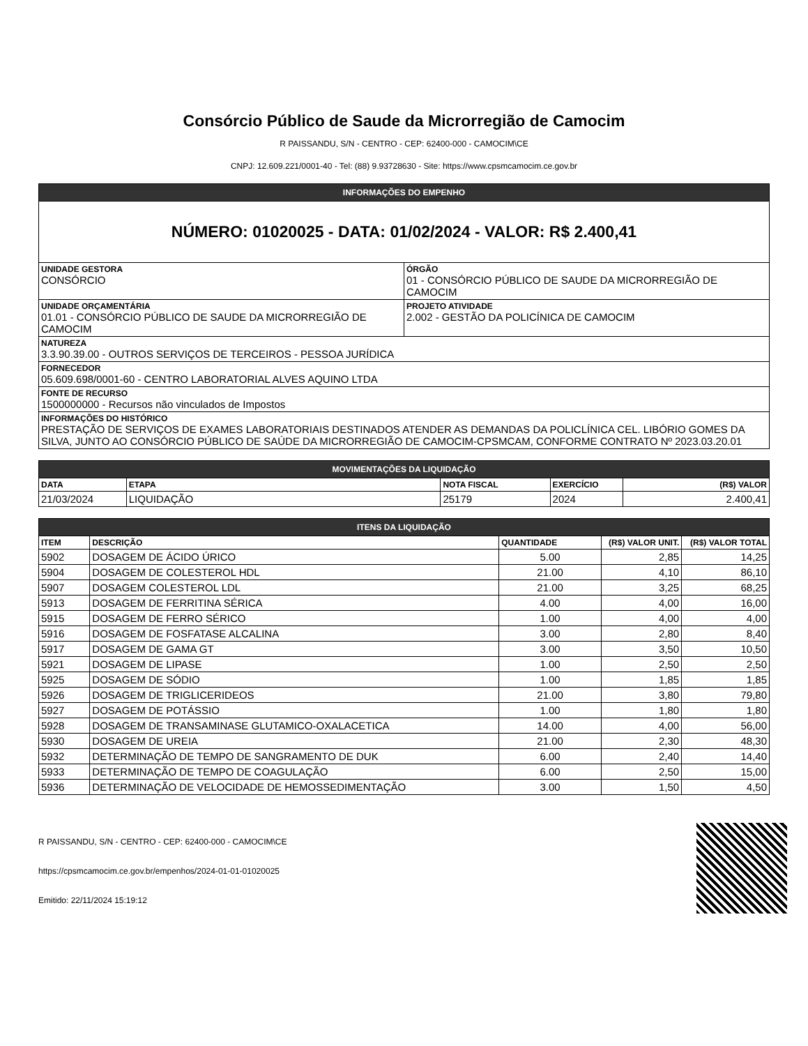Consórcio Público de Saude da Microrregião de Camocim
R PAISSANDU, S/N - CENTRO - CEP: 62400-000 - CAMOCIM\CE
CNPJ: 12.609.221/0001-40 - Tel: (88) 9.93728630 - Site: https://www.cpsmcamocim.ce.gov.br
| INFORMAÇÕES DO EMPENHO | |
| NÚMERO: 01020025 - DATA: 01/02/2024 - VALOR: R$ 2.400,41 | |
| UNIDADE GESTORA CONSÓRCIO | ÓRGÃO 01 - CONSÓRCIO PÚBLICO DE SAUDE DA MICRORREGIÃO DE CAMOCIM |
| UNIDADE ORÇAMENTÁRIA 01.01 - CONSÓRCIO PÚBLICO DE SAUDE DA MICRORREGIÃO DE CAMOCIM | PROJETO ATIVIDADE 2.002 - GESTÃO DA POLICÍNICA DE CAMOCIM |
| NATUREZA 3.3.90.39.00 - OUTROS SERVIÇOS DE TERCEIROS - PESSOA JURÍDICA | |
| FORNECEDOR 05.609.698/0001-60 - CENTRO LABORATORIAL ALVES AQUINO LTDA | |
| FONTE DE RECURSO 1500000000 - Recursos não vinculados de Impostos | |
| INFORMAÇÕES DO HISTÓRICO PRESTAÇÃO DE SERVIÇOS DE EXAMES LABORATORIAIS DESTINADOS ATENDER AS DEMANDAS DA POLICLÍNICA CEL. LIBÓRIO GOMES DA SILVA, JUNTO AO CONSÓRCIO PÚBLICO DE SAÚDE DA MICRORREGIÃO DE CAMOCIM-CPSMCAM, CONFORME CONTRATO Nº 2023.03.20.01 | |
| MOVIMENTAÇÕES DA LIQUIDAÇÃO | | | | |
| DATA | ETAPA | NOTA FISCAL | EXERCÍCIO | (R$) VALOR |
| 21/03/2024 | LIQUIDAÇÃO | 25179 | 2024 | 2.400,41 |
| ITENS DA LIQUIDAÇÃO | | | | |
| ITEM | DESCRIÇÃO | QUANTIDADE | (R$) VALOR UNIT. | (R$) VALOR TOTAL |
| 5902 | DOSAGEM DE ÁCIDO ÚRICO | 5.00 | 2,85 | 14,25 |
| 5904 | DOSAGEM DE COLESTEROL HDL | 21.00 | 4,10 | 86,10 |
| 5907 | DOSAGEM COLESTEROL LDL | 21.00 | 3,25 | 68,25 |
| 5913 | DOSAGEM DE FERRITINA SÉRICA | 4.00 | 4,00 | 16,00 |
| 5915 | DOSAGEM DE FERRO SÉRICO | 1.00 | 4,00 | 4,00 |
| 5916 | DOSAGEM DE FOSFATASE ALCALINA | 3.00 | 2,80 | 8,40 |
| 5917 | DOSAGEM DE GAMA GT | 3.00 | 3,50 | 10,50 |
| 5921 | DOSAGEM DE LIPASE | 1.00 | 2,50 | 2,50 |
| 5925 | DOSAGEM DE SÓDIO | 1.00 | 1,85 | 1,85 |
| 5926 | DOSAGEM DE TRIGLICERIDEOS | 21.00 | 3,80 | 79,80 |
| 5927 | DOSAGEM DE POTÁSSIO | 1.00 | 1,80 | 1,80 |
| 5928 | DOSAGEM DE TRANSAMINASE GLUTAMICO-OXALACETICA | 14.00 | 4,00 | 56,00 |
| 5930 | DOSAGEM DE UREIA | 21.00 | 2,30 | 48,30 |
| 5932 | DETERMINAÇÃO DE TEMPO DE SANGRAMENTO DE DUK | 6.00 | 2,40 | 14,40 |
| 5933 | DETERMINAÇÃO DE TEMPO DE COAGULAÇÃO | 6.00 | 2,50 | 15,00 |
| 5936 | DETERMINAÇÃO DE VELOCIDADE DE HEMOSSEDIMENTAÇÃO | 3.00 | 1,50 | 4,50 |
R PAISSANDU, S/N - CENTRO - CEP: 62400-000 - CAMOCIM\CE
https://cpsmcamocim.ce.gov.br/empenhos/2024-01-01-01020025
Emitido: 22/11/2024 15:19:12